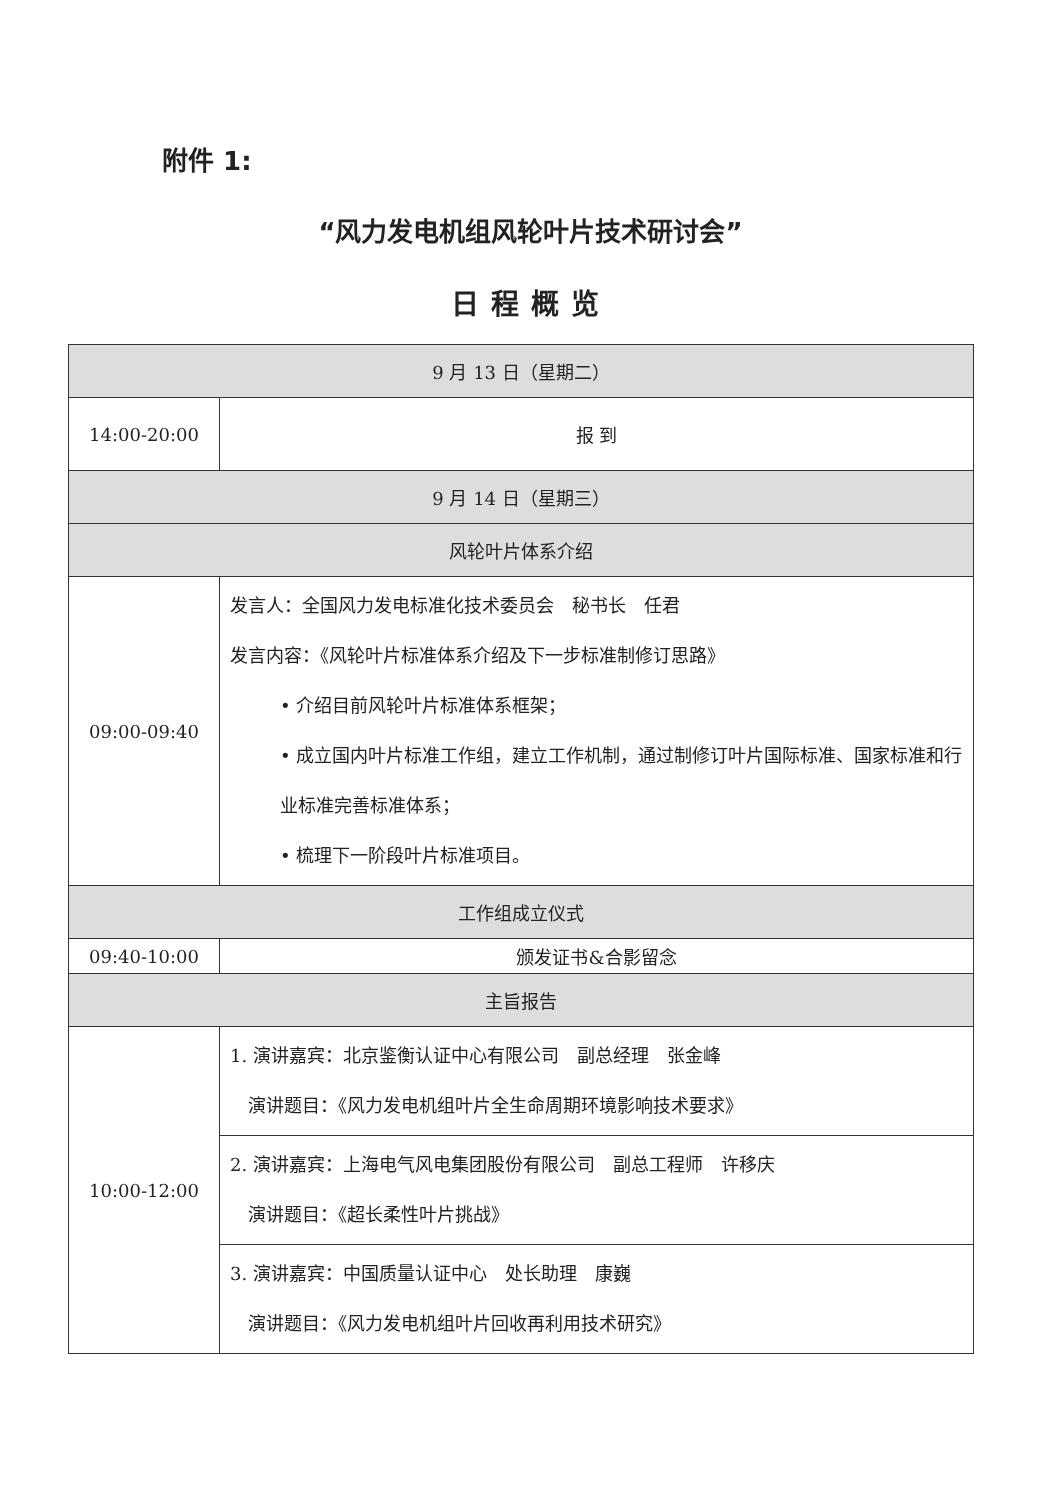附件 1:
“风力发电机组风轮叶片技术研讨会”
日程概览
| 9 月 13 日（星期二） | |
| 14:00-20:00 | 报 到 |
| 9 月 14 日（星期三） | |
| 风轮叶片体系介绍 | |
| 09:00-09:40 | 发言人：全国风力发电标准化技术委员会 秘书长 任君 发言内容：《风轮叶片标准体系介绍及下一步标准制修订思路》 • 介绍目前风轮叶片标准体系框架； • 成立国内叶片标准工作组，建立工作机制，通过制修订叶片国际标准、国家标准和行业标准完善标准体系； • 梳理下一阶段叶片标准项目。 |
| 工作组成立仪式 | |
| 09:40-10:00 | 颁发证书&合影留念 |
| 主旨报告 | |
| 10:00-12:00 | 1. 演讲嘉宾：北京鉴衡认证中心有限公司 副总经理 张金峰 演讲题目：《风力发电机组叶片全生命周期环境影响技术要求》 |
| | 2. 演讲嘉宾：上海电气风电集团股份有限公司 副总工程师 许移庆 演讲题目：《超长柔性叶片挑战》 |
| | 3. 演讲嘉宾：中国质量认证中心 处长助理 康巍 演讲题目：《风力发电机组叶片回收再利用技术研究》 |